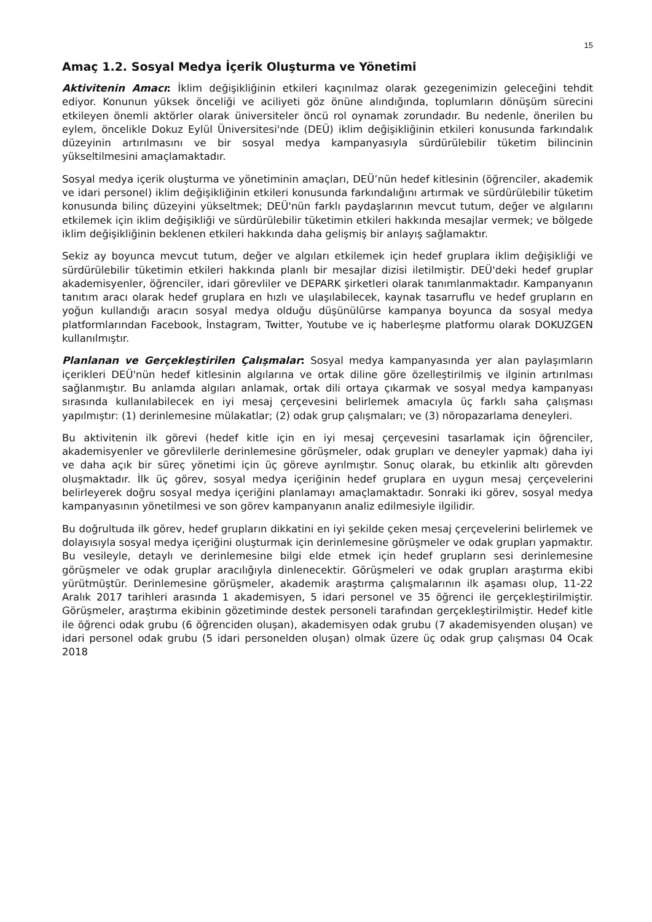15
Amaç 1.2. Sosyal Medya İçerik Oluşturma ve Yönetimi
Aktivitenin Amacı: İklim değişikliğinin etkileri kaçınılmaz olarak gezegenimizin geleceğini tehdit ediyor. Konunun yüksek önceliği ve aciliyeti göz önüne alındığında, toplumların dönüşüm sürecini etkileyen önemli aktörler olarak üniversiteler öncü rol oynamak zorundadır. Bu nedenle, önerilen bu eylem, öncelikle Dokuz Eylül Üniversitesi'nde (DEÜ) iklim değişikliğinin etkileri konusunda farkındalık düzeyinin artırılmasını ve bir sosyal medya kampanyasıyla sürdürülebilir tüketim bilincinin yükseltilmesini amaçlamaktadır.
Sosyal medya içerik oluşturma ve yönetiminin amaçları, DEÜ’nün hedef kitlesinin (öğrenciler, akademik ve idari personel) iklim değişikliğinin etkileri konusunda farkındalığını artırmak ve sürdürülebilir tüketim konusunda bilinç düzeyini yükseltmek; DEÜ'nün farklı paydaşlarının mevcut tutum, değer ve algılarını etkilemek için iklim değişikliği ve sürdürülebilir tüketimin etkileri hakkında mesajlar vermek; ve bölgede iklim değişikliğinin beklenen etkileri hakkında daha gelişmiş bir anlayış sağlamaktır.
Sekiz ay boyunca mevcut tutum, değer ve algıları etkilemek için hedef gruplara iklim değişikliği ve sürdürülebilir tüketimin etkileri hakkında planlı bir mesajlar dizisi iletilmiştir. DEÜ'deki hedef gruplar akademisyenler, öğrenciler, idari görevliler ve DEPARK şirketleri olarak tanımlanmaktadır. Kampanyanın tanıtım aracı olarak hedef gruplara en hızlı ve ulaşılabilecek, kaynak tasarruflu ve hedef grupların en yoğun kullandığı aracın sosyal medya olduğu düşünülürse kampanya boyunca da sosyal medya platformlarından Facebook, İnstagram, Twitter, Youtube ve iç haberleşme platformu olarak DOKUZGEN kullanılmıştır.
Planlanan ve Gerçekleştirilen Çalışmalar: Sosyal medya kampanyasında yer alan paylaşımların içerikleri DEÜ'nün hedef kitlesinin algılarına ve ortak diline göre özelleştirilmiş ve ilginin artırılması sağlanmıştır. Bu anlamda algıları anlamak, ortak dili ortaya çıkarmak ve sosyal medya kampanyası sırasında kullanılabilecek en iyi mesaj çerçevesini belirlemek amacıyla üç farklı saha çalışması yapılmıştır: (1) derinlemesine mülakatlar; (2) odak grup çalışmaları; ve (3) nöropazarlama deneyleri.
Bu aktivitenin ilk görevi (hedef kitle için en iyi mesaj çerçevesini tasarlamak için öğrenciler, akademisyenler ve görevlilerle derinlemesine görüşmeler, odak grupları ve deneyler yapmak) daha iyi ve daha açık bir süreç yönetimi için üç göreve ayrılmıştır. Sonuç olarak, bu etkinlik altı görevden oluşmaktadır. İlk üç görev, sosyal medya içeriğinin hedef gruplara en uygun mesaj çerçevelerini belirleyerek doğru sosyal medya içeriğini planlamayı amaçlamaktadır. Sonraki iki görev, sosyal medya kampanyasının yönetilmesi ve son görev kampanyanın analiz edilmesiyle ilgilidir.
Bu doğrultuda ilk görev, hedef grupların dikkatini en iyi şekilde çeken mesaj çerçevelerini belirlemek ve dolayısıyla sosyal medya içeriğini oluşturmak için derinlemesine görüşmeler ve odak grupları yapmaktır. Bu vesileyle, detaylı ve derinlemesine bilgi elde etmek için hedef grupların sesi derinlemesine görüşmeler ve odak gruplar aracılığıyla dinlenecektir. Görüşmeleri ve odak grupları araştırma ekibi yürütmüştür. Derinlemesine görüşmeler, akademik araştırma çalışmalarının ilk aşaması olup, 11-22 Aralık 2017 tarihleri arasında 1 akademisyen, 5 idari personel ve 35 öğrenci ile gerçekleştirilmiştir. Görüşmeler, araştırma ekibinin gözetiminde destek personeli tarafından gerçekleştirilmiştir. Hedef kitle ile öğrenci odak grubu (6 öğrenciden oluşan), akademisyen odak grubu (7 akademisyenden oluşan) ve idari personel odak grubu (5 idari personelden oluşan) olmak üzere üç odak grup çalışması 04 Ocak 2018